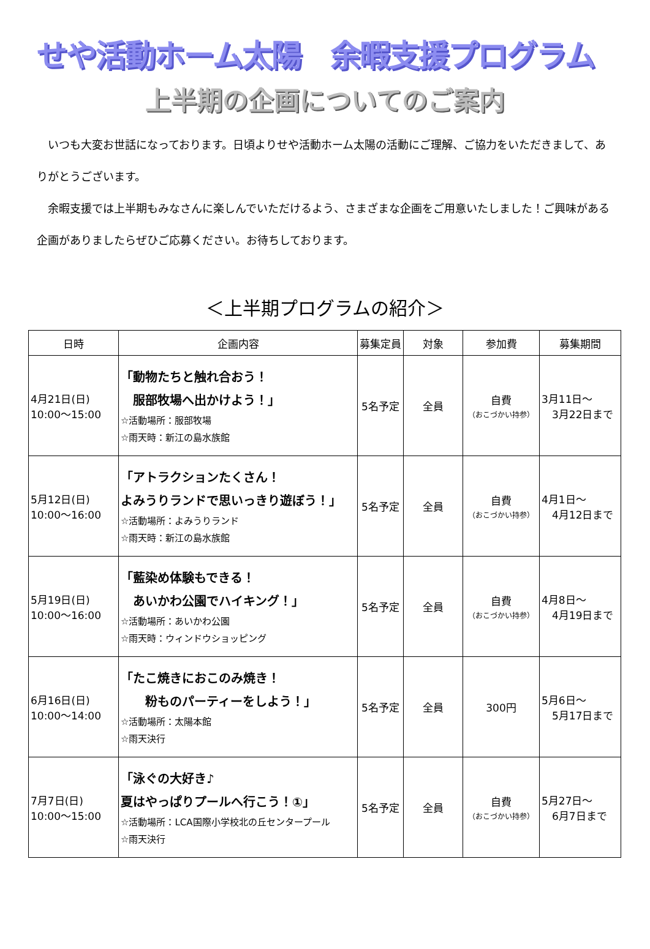せや活動ホーム太陽　余暇支援プログラム
上半期の企画についてのご案内
　いつも大変お世話になっております。日頃よりせや活動ホーム太陽の活動にご理解、ご協力をいただきまして、ありがとうございます。
　余暇支援では上半期もみなさんに楽しんでいただけるよう、さまざまな企画をご用意いたしました！ご興味がある企画がありましたらぜひご応募ください。お待ちしております。
＜上半期プログラムの紹介＞
| 日時 | 企画内容 | 募集定員 | 対象 | 参加費 | 募集期間 |
| --- | --- | --- | --- | --- | --- |
| 4月21日(日) 10:00～15:00 | 「動物たちと触れ合おう！ 服部牧場へ出かけよう！」 ☆活動場所：服部牧場 ☆雨天時：新江の島水族館 | 5名予定 | 全員 | 自費 （おこづかい持参） | 3月11日～ 3月22日まで |
| 5月12日(日) 10:00～16:00 | 「アトラクションたくさん！ よみうりランドで思いっきり遊ぼう！」 ☆活動場所：よみうりランド ☆雨天時：新江の島水族館 | 5名予定 | 全員 | 自費 （おこづかい持参） | 4月1日～ 4月12日まで |
| 5月19日(日) 10:00～16:00 | 「藍染め体験もできる！ あいかわ公園でハイキング！」 ☆活動場所：あいかわ公園 ☆雨天時：ウィンドウショッピング | 5名予定 | 全員 | 自費 （おこづかい持参） | 4月8日～ 4月19日まで |
| 6月16日(日) 10:00～14:00 | 「たこ焼きにおこのみ焼き！ 粉ものパーティーをしよう！」 ☆活動場所：太陽本館 ☆雨天決行 | 5名予定 | 全員 | 300円 | 5月6日～ 5月17日まで |
| 7月7日(日) 10:00～15:00 | 「泳ぐの大好き♪ 夏はやっぱりプールへ行こう！①」 ☆活動場所：LCA国際小学校北の丘センタープール ☆雨天決行 | 5名予定 | 全員 | 自費 （おこづかい持参） | 5月27日～ 6月7日まで |